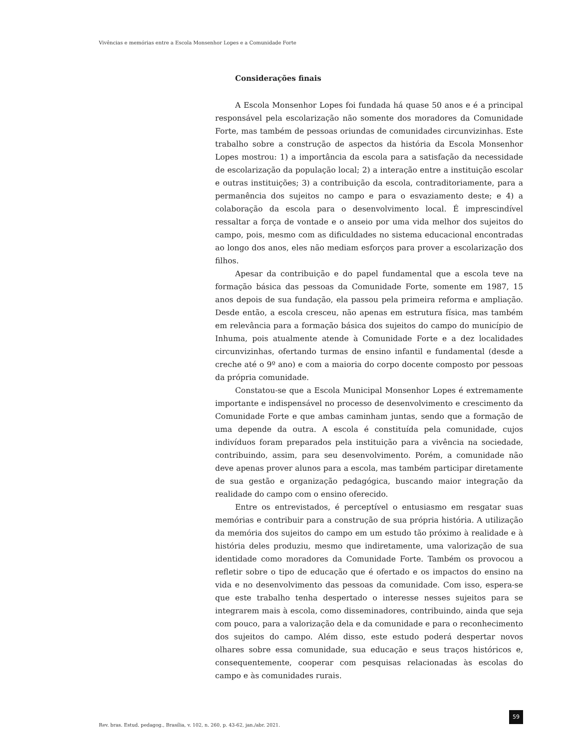Vivências e memórias entre a Escola Monsenhor Lopes e a Comunidade Forte
Considerações finais
A Escola Monsenhor Lopes foi fundada há quase 50 anos e é a principal responsável pela escolarização não somente dos moradores da Comunidade Forte, mas também de pessoas oriundas de comunidades circunvizinhas. Este trabalho sobre a construção de aspectos da história da Escola Monsenhor Lopes mostrou: 1) a importância da escola para a satisfação da necessidade de escolarização da população local; 2) a interação entre a instituição escolar e outras instituições; 3) a contribuição da escola, contraditoriamente, para a permanência dos sujeitos no campo e para o esvaziamento deste; e 4) a colaboração da escola para o desenvolvimento local. É imprescindível ressaltar a força de vontade e o anseio por uma vida melhor dos sujeitos do campo, pois, mesmo com as dificuldades no sistema educacional encontradas ao longo dos anos, eles não mediam esforços para prover a escolarização dos filhos.
Apesar da contribuição e do papel fundamental que a escola teve na formação básica das pessoas da Comunidade Forte, somente em 1987, 15 anos depois de sua fundação, ela passou pela primeira reforma e ampliação. Desde então, a escola cresceu, não apenas em estrutura física, mas também em relevância para a formação básica dos sujeitos do campo do município de Inhuma, pois atualmente atende à Comunidade Forte e a dez localidades circunvizinhas, ofertando turmas de ensino infantil e fundamental (desde a creche até o 9º ano) e com a maioria do corpo docente composto por pessoas da própria comunidade.
Constatou-se que a Escola Municipal Monsenhor Lopes é extremamente importante e indispensável no processo de desenvolvimento e crescimento da Comunidade Forte e que ambas caminham juntas, sendo que a formação de uma depende da outra. A escola é constituída pela comunidade, cujos indivíduos foram preparados pela instituição para a vivência na sociedade, contribuindo, assim, para seu desenvolvimento. Porém, a comunidade não deve apenas prover alunos para a escola, mas também participar diretamente de sua gestão e organização pedagógica, buscando maior integração da realidade do campo com o ensino oferecido.
Entre os entrevistados, é perceptível o entusiasmo em resgatar suas memórias e contribuir para a construção de sua própria história. A utilização da memória dos sujeitos do campo em um estudo tão próximo à realidade e à história deles produziu, mesmo que indiretamente, uma valorização de sua identidade como moradores da Comunidade Forte. Também os provocou a refletir sobre o tipo de educação que é ofertado e os impactos do ensino na vida e no desenvolvimento das pessoas da comunidade. Com isso, espera-se que este trabalho tenha despertado o interesse nesses sujeitos para se integrarem mais à escola, como disseminadores, contribuindo, ainda que seja com pouco, para a valorização dela e da comunidade e para o reconhecimento dos sujeitos do campo. Além disso, este estudo poderá despertar novos olhares sobre essa comunidade, sua educação e seus traços históricos e, consequentemente, cooperar com pesquisas relacionadas às escolas do campo e às comunidades rurais.
Rev. bras. Estud. pedagog., Brasília, v. 102, n. 260, p. 43-62, jan./abr. 2021.
59